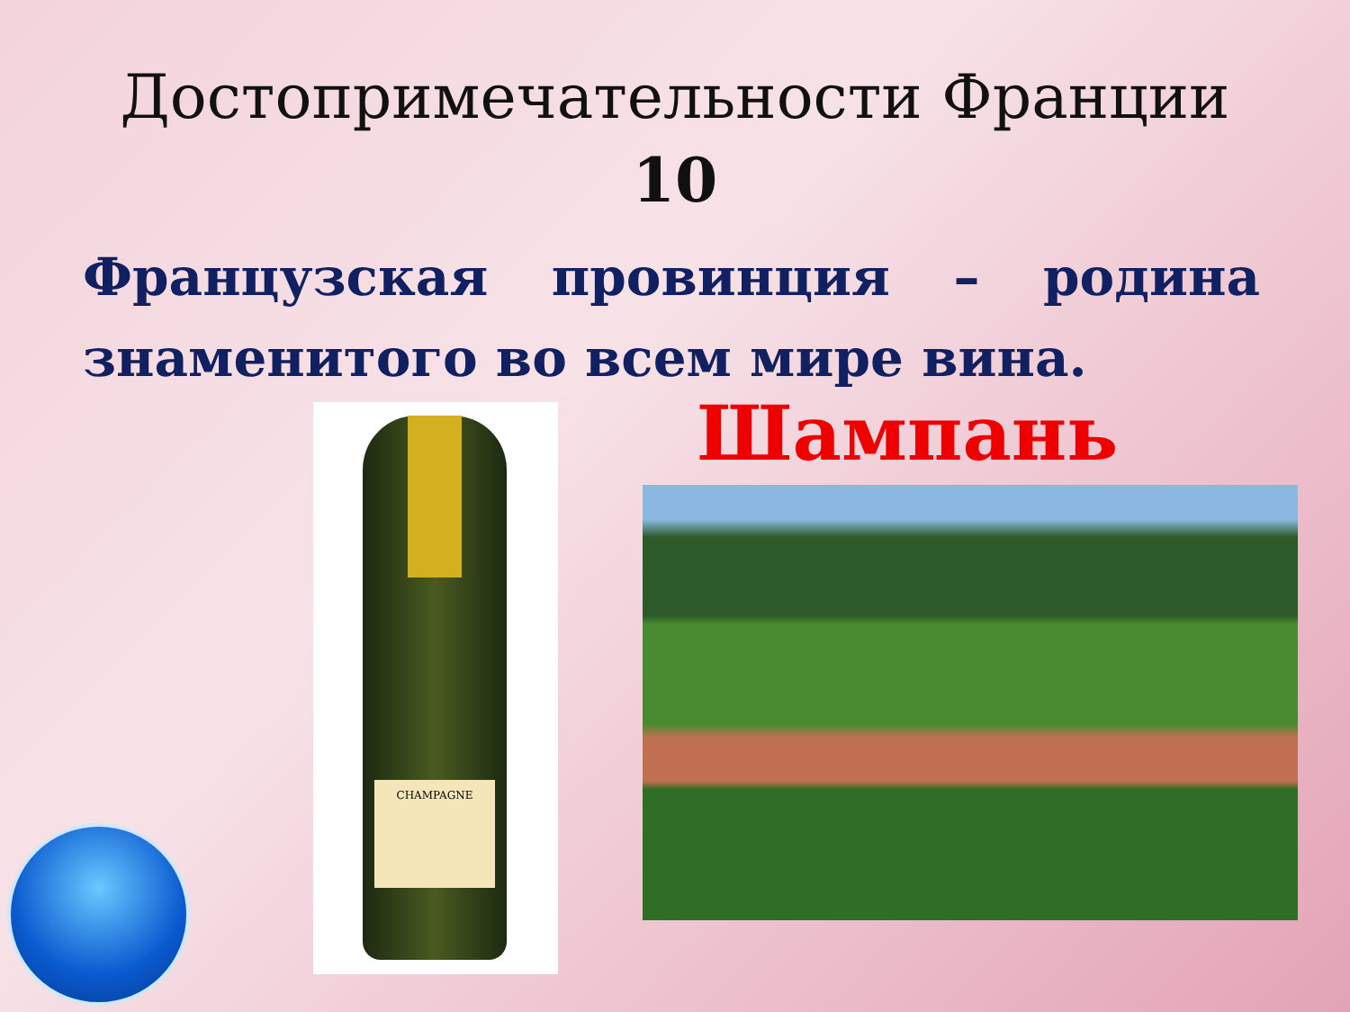Достопримечательности Франции
10
Французская провинция – родина знаменитого во всем мире вина.
CHAMPAGNE
Шампань